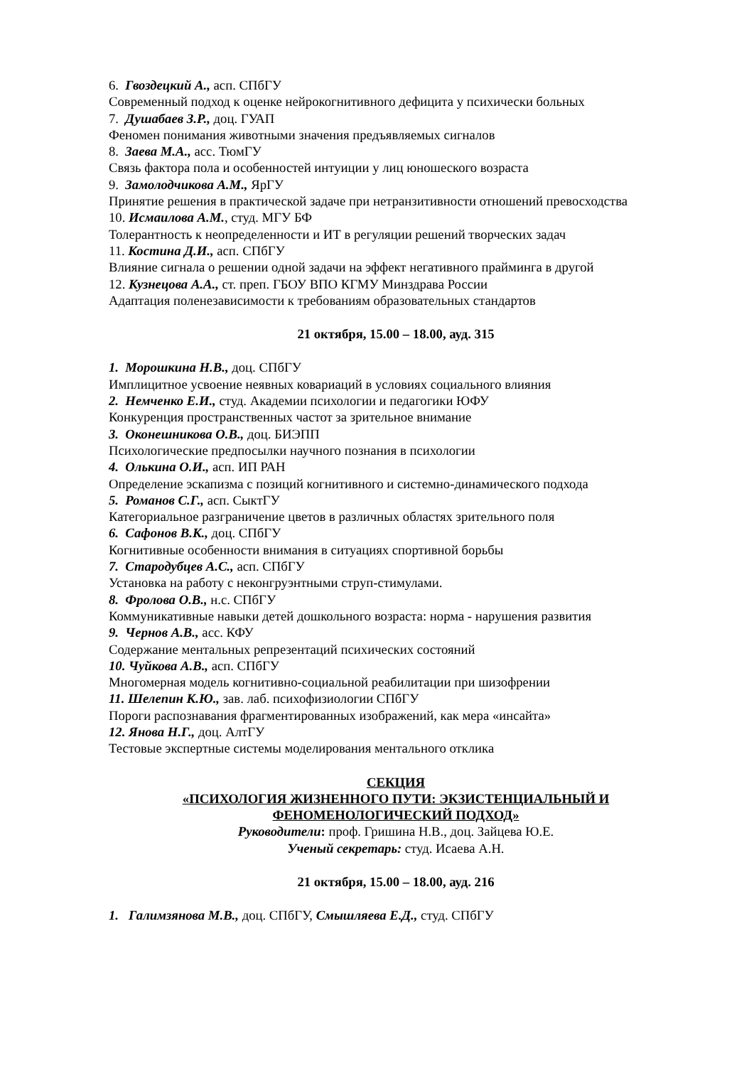6. Гвоздецкий А., асп. СПбГУ
Современный подход к оценке нейрокогнитивного дефицита у психически больных
7. Душабаев З.Р., доц. ГУАП
Феномен понимания животными значения предъявляемых сигналов
8. Заева М.А., асс. ТюмГУ
Связь фактора пола и особенностей интуиции у лиц юношеского возраста
9. Замолодчикова А.М., ЯрГУ
Принятие решения в практической задаче при нетранзитивности отношений превосходства
10. Исмаилова А.М., студ. МГУ БФ
Толерантность к неопределенности и ИТ в регуляции решений творческих задач
11. Костина Д.И., асп. СПбГУ
Влияние сигнала о решении одной задачи на эффект негативного прайминга в другой
12. Кузнецова А.А., ст. преп. ГБОУ ВПО КГМУ Минздрава России
Адаптация поленезависимости к требованиям образовательных стандартов
21 октября, 15.00 – 18.00, ауд. 315
1. Морошкина Н.В., доц. СПбГУ
Имплицитное усвоение неявных ковариаций в условиях социального влияния
2. Немченко Е.И., студ. Академии психологии и педагогики ЮФУ
Конкуренция пространственных частот за зрительное внимание
3. Оконешникова О.В., доц. БИЭПП
Психологические предпосылки научного познания в психологии
4. Олькина О.И., асп. ИП РАН
Определение эскапизма с позиций когнитивного и системно-динамического подхода
5. Романов С.Г., асп. СыктГУ
Категориальное разграничение цветов в различных областях зрительного поля
6. Сафонов В.К., доц. СПбГУ
Когнитивные особенности внимания в ситуациях спортивной борьбы
7. Стародубцев А.С., асп. СПбГУ
Установка на работу с неконгруэнтными струп-стимулами.
8. Фролова О.В., н.с. СПбГУ
Коммуникативные навыки детей дошкольного возраста: норма - нарушения развития
9. Чернов А.В., асс. КФУ
Содержание ментальных репрезентаций психических состояний
10. Чуйкова А.В., асп. СПбГУ
Многомерная модель когнитивно-социальной реабилитации при шизофрении
11. Шелепин К.Ю., зав. лаб. психофизиологии СПбГУ
Пороги распознавания фрагментированных изображений, как мера «инсайта»
12. Янова Н.Г., доц. АлтГУ
Тестовые экспертные системы моделирования ментального отклика
СЕКЦИЯ
«ПСИХОЛОГИЯ ЖИЗНЕННОГО ПУТИ: ЭКЗИСТЕНЦИАЛЬНЫЙ И
ФЕНОМЕНОЛОГИЧЕСКИЙ ПОДХОД»
Руководители: проф. Гришина Н.В., доц. Зайцева Ю.Е.
Ученый секретарь: студ. Исаева А.Н.
21 октября, 15.00 – 18.00, ауд. 216
1. Галимзянова М.В., доц. СПбГУ, Смышляева Е.Д., студ. СПбГУ